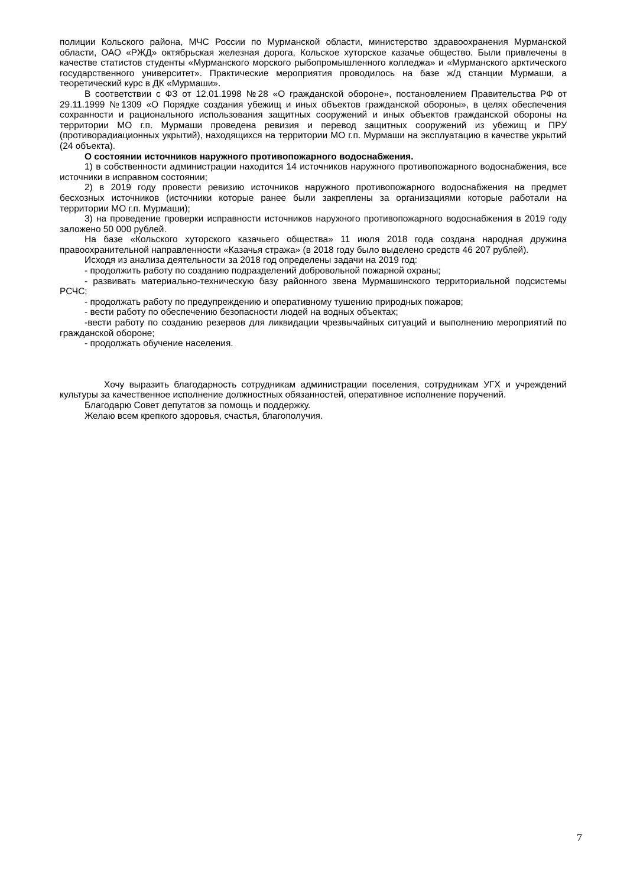полиции Кольского района, МЧС России по Мурманской области, министерство здравоохранения Мурманской области, ОАО «РЖД» октябрьская железная дорога, Кольское хуторское казачье общество. Были привлечены в качестве статистов студенты «Мурманского морского рыбопромышленного колледжа» и «Мурманского арктического государственного университет». Практические мероприятия проводилось на базе ж/д станции Мурмаши, а теоретический курс в ДК «Мурмаши».
В соответствии с ФЗ от 12.01.1998 №28 «О гражданской обороне», постановлением Правительства РФ от 29.11.1999 №1309 «О Порядке создания убежищ и иных объектов гражданской обороны», в целях обеспечения сохранности и рационального использования защитных сооружений и иных объектов гражданской обороны на территории МО г.п. Мурмаши проведена ревизия и перевод защитных сооружений из убежищ и ПРУ (противорадиационных укрытий), находящихся на территории МО г.п. Мурмаши на эксплуатацию в качестве укрытий (24 объекта).
О состоянии источников наружного противопожарного водоснабжения.
1) в собственности администрации находится 14 источников наружного противопожарного водоснабжения, все источники в исправном состоянии;
2) в 2019 году провести ревизию источников наружного противопожарного водоснабжения на предмет бесхозных источников (источники которые ранее были закреплены за организациями которые работали на территории МО г.п. Мурмаши);
3) на проведение проверки исправности источников наружного противопожарного водоснабжения в 2019 году заложено 50 000 рублей.
На базе «Кольского хуторского казачьего общества» 11 июля 2018 года создана народная дружина правоохранительной направленности «Казачья стража» (в 2018 году было выделено средств 46 207 рублей).
Исходя из анализа деятельности за 2018 год определены задачи на 2019 год:
- продолжить работу по созданию подразделений добровольной пожарной охраны;
- развивать материально-техническую базу районного звена Мурмашинского территориальной подсистемы РСЧС;
- продолжать работу по предупреждению и оперативному тушению природных пожаров;
- вести работу по обеспечению безопасности людей на водных объектах;
-вести работу по созданию резервов для ликвидации чрезвычайных ситуаций и выполнению мероприятий по гражданской обороне;
- продолжать обучение населения.
Хочу выразить благодарность сотрудникам администрации поселения, сотрудникам УГХ и учреждений культуры за качественное исполнение должностных обязанностей, оперативное исполнение поручений.
Благодарю Совет депутатов за помощь и поддержку.
Желаю всем крепкого здоровья, счастья, благополучия.
7